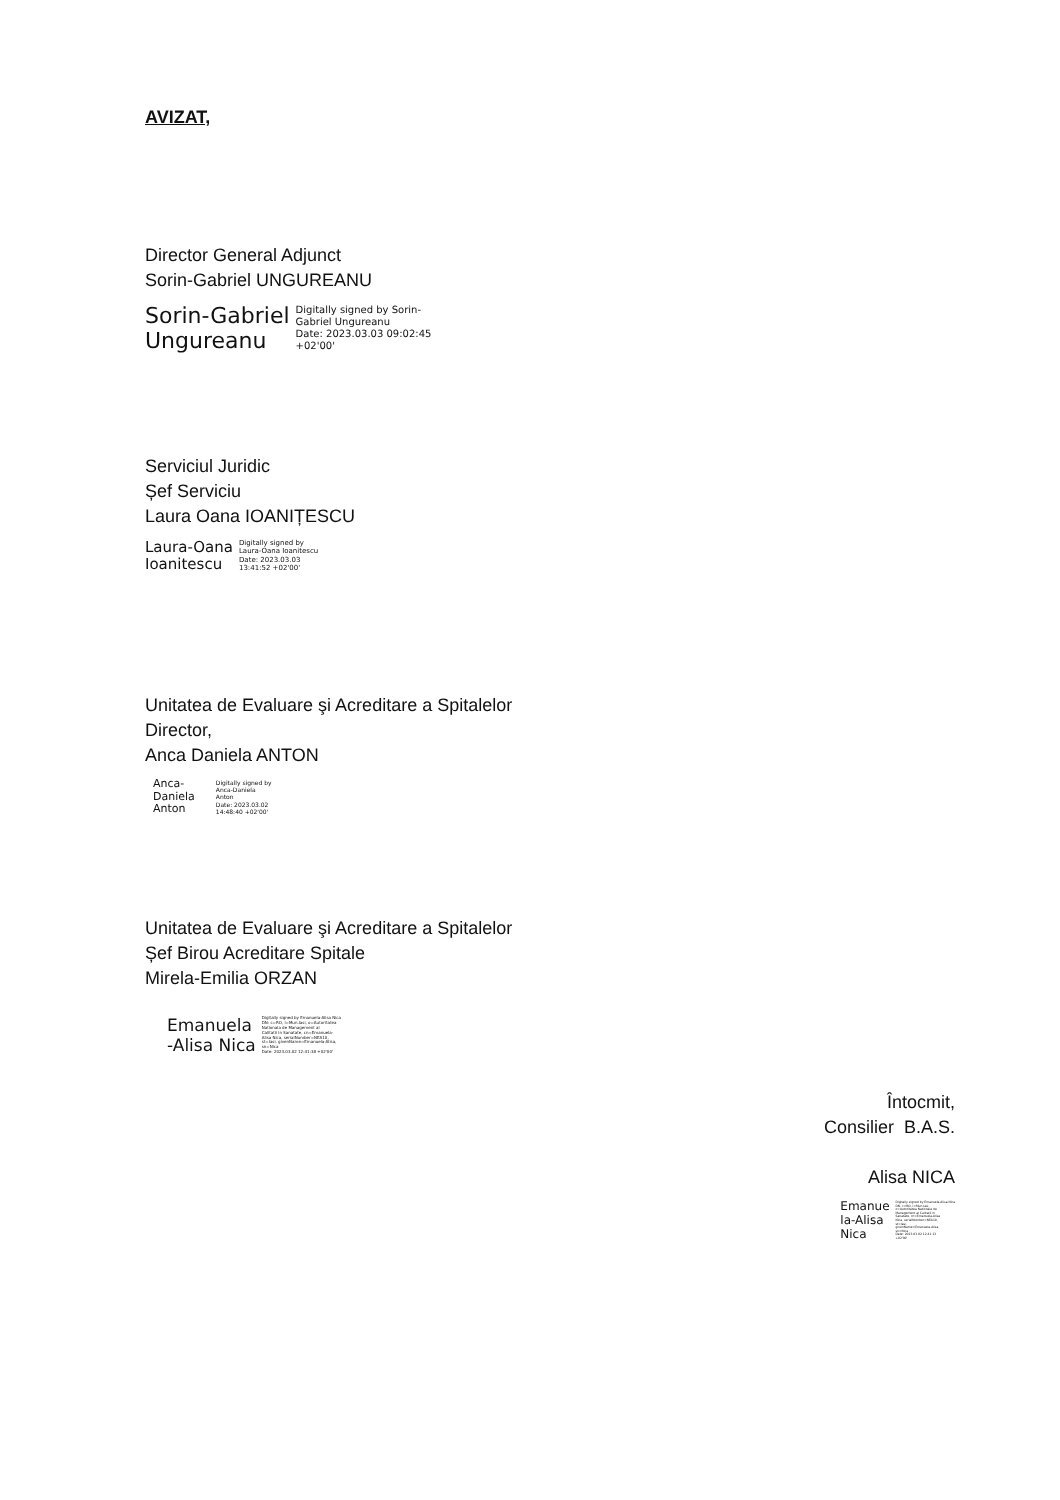AVIZAT,
Director General Adjunct
Sorin-Gabriel UNGUREANU
Sorin-Gabriel
Ungureanu
Digitally signed by Sorin-
Gabriel Ungureanu
Date: 2023.03.03 09:02:45
+02'00'
Serviciul Juridic
Șef Serviciu
Laura Oana IOANIȚESCU
Laura-Oana
Ioanitescu
Digitally signed by
Laura-Oana Ioanitescu
Date: 2023.03.03
13:41:52 +02'00'
Unitatea de Evaluare şi Acreditare a Spitalelor
Director,
Anca Daniela ANTON
Anca-
Daniela
Anton
Digitally signed by
Anca-Daniela
Anton
Date: 2023.03.02
14:48:40 +02'00'
Unitatea de Evaluare şi Acreditare a Spitalelor
Șef Birou Acreditare Spitale
Mirela-Emilia ORZAN
Emanuela
-Alisa Nica
Digitally signed by Emanuela-Alisa Nica
DN: c=RO, l=Mun.Iasi, o=Autoritatea
Nationala de Management al
Calitatii in Sanatate, cn=Emanuela-
Alisa Nica, serialNumber=NEA10,
st=Iasi, givenName=Emanuela-Alisa,
sn=Nica
Date: 2023.03.02 12:41:38 +02'00'
Întocmit,
Consilier B.A.S.
Alisa NICA
Emanue
la-Alisa
Nica
Digitally signed by Emanuela-Alisa Nica
DN: c=RO, l=Mun.Iasi,
o=Autoritatea Nationala de
Management al Calitatii in
Sanatate, cn=Emanuela-Alisa
Nica, serialNumber=NEA10,
st=Iasi,
givenName=Emanuela-Alisa,
sn=Nica
Date: 2023.03.02 12:41:13
+02'00'